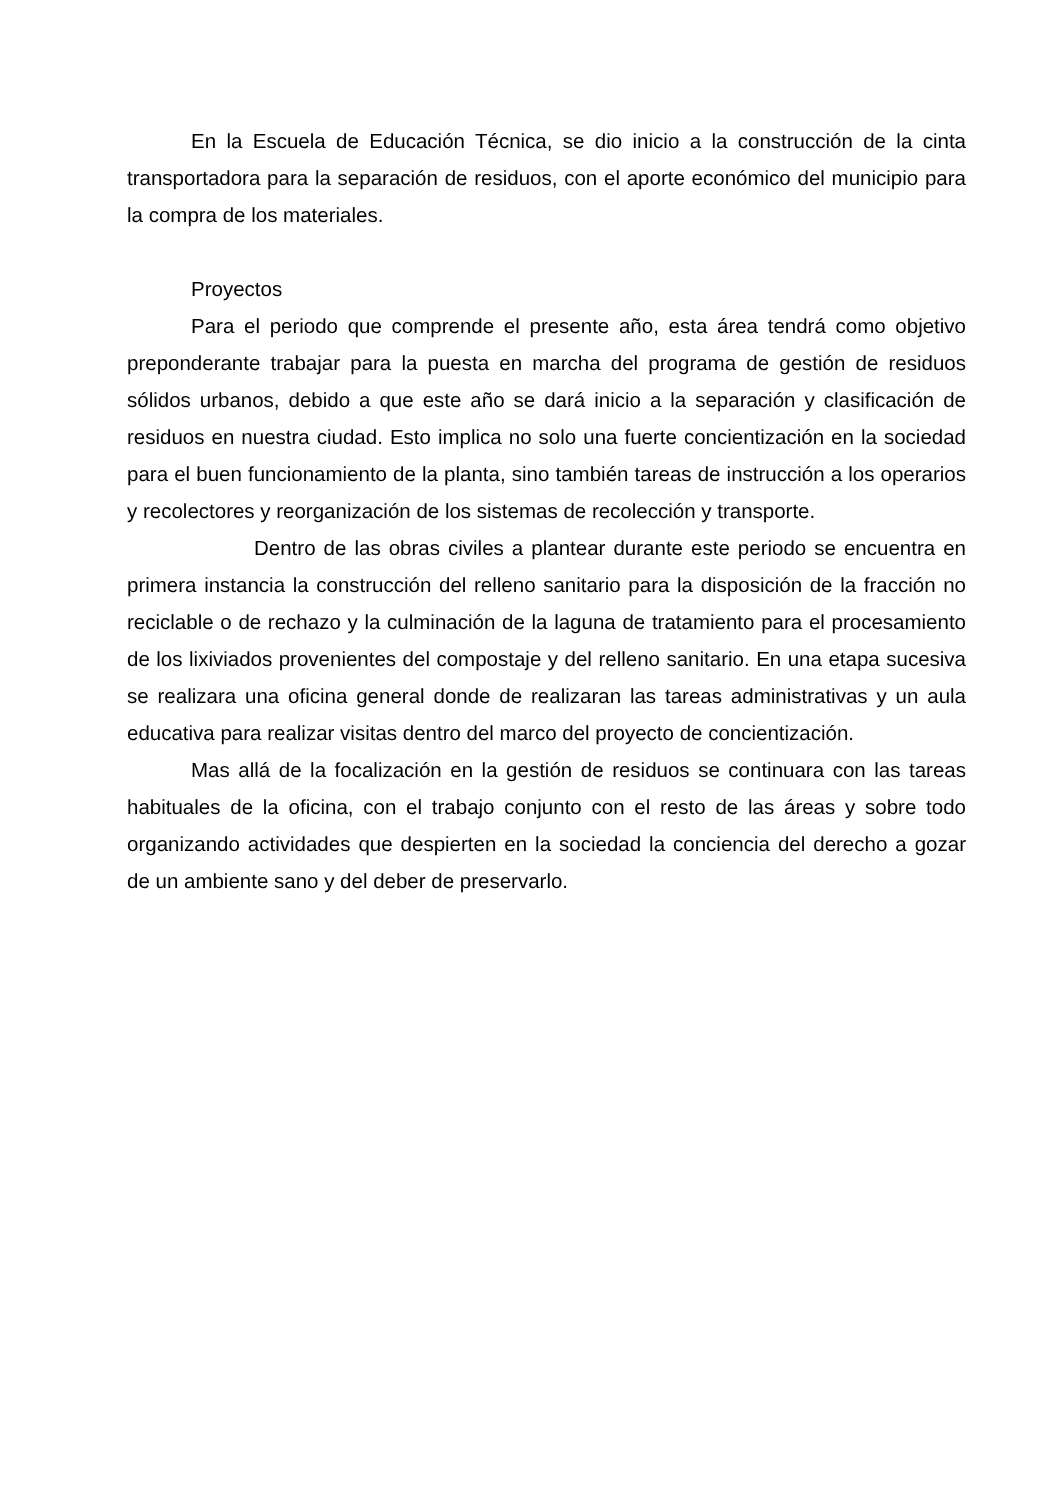En la Escuela de Educación Técnica, se dio inicio a la construcción de la cinta transportadora para la separación de residuos, con el aporte económico del municipio para la compra de los materiales.
Proyectos
Para el periodo que comprende el presente año, esta área tendrá como objetivo preponderante trabajar para la puesta en marcha del programa de gestión de residuos sólidos urbanos, debido a que este año se dará inicio a la separación y clasificación de residuos en nuestra ciudad. Esto implica no solo una fuerte concientización en la sociedad para el buen funcionamiento de la planta, sino también tareas de instrucción a los operarios y recolectores y reorganización de los sistemas de recolección y transporte.
Dentro de las obras civiles a plantear durante este periodo se encuentra en primera instancia la construcción del relleno sanitario para la disposición de la fracción no reciclable o de rechazo y la culminación de la laguna de tratamiento para el procesamiento de los lixiviados provenientes del compostaje y del relleno sanitario. En una etapa sucesiva se realizara una oficina general donde de realizaran las tareas administrativas y un aula educativa para realizar visitas dentro del marco del proyecto de concientización.
Mas allá de la focalización en la gestión de residuos se continuara con las tareas habituales de la oficina, con el trabajo conjunto con el resto de las áreas y sobre todo organizando actividades que despierten en la sociedad la conciencia del derecho a gozar de un ambiente sano y del deber de preservarlo.